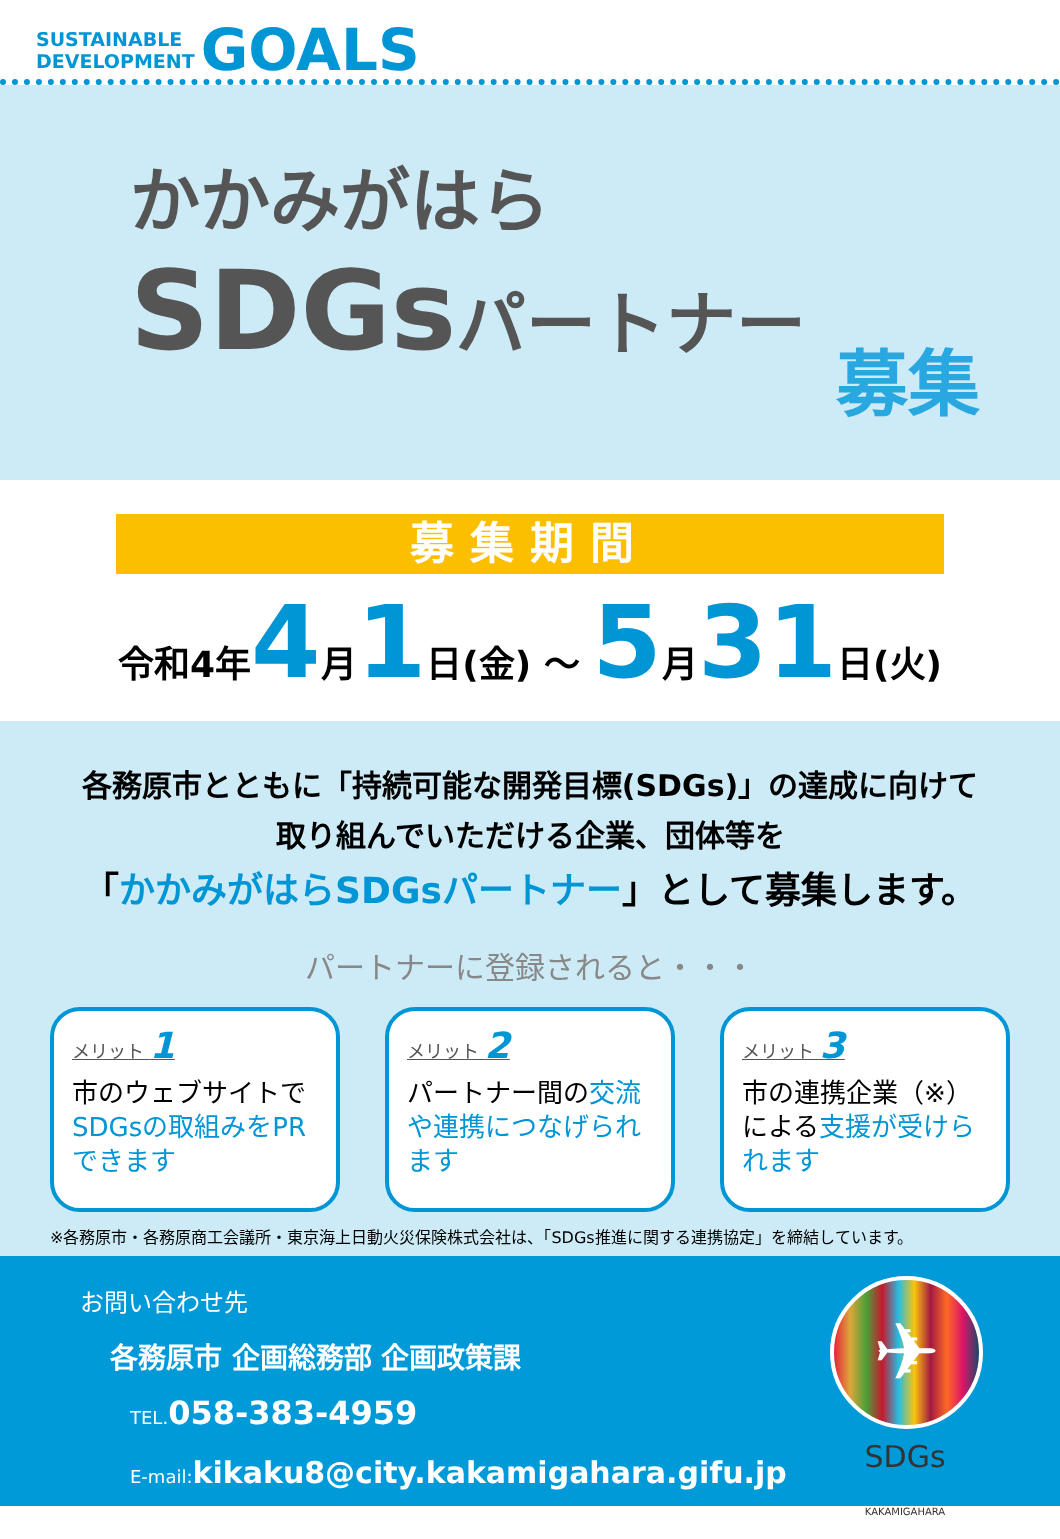SUSTAINABLE
DEVELOPMENT
GOALS
かかみがはら
SDGsパートナー
募集
募集期間
令和4年4月1日(金) ～ 5月31日(火)
各務原市とともに「持続可能な開発目標(SDGs)」の達成に向けて
取り組んでいただける企業、団体等を
「かかみがはらSDGsパートナー」として募集します。
パートナーに登録されると・・・
メリット 1
市のウェブサイトでSDGsの取組みをPRできます
メリット 2
パートナー間の交流や連携につなげられます
メリット 3
市の連携企業（※）による支援が受けられます
※各務原市・各務原商工会議所・東京海上日動火災保険株式会社は、「SDGs推進に関する連携協定」を締結しています。
お問い合わせ先
各務原市 企画総務部 企画政策課
TEL.058-383-4959
E-mail:kikaku8@city.kakamigahara.gifu.jp
✈
SDGs
KAKAMIGAHARA